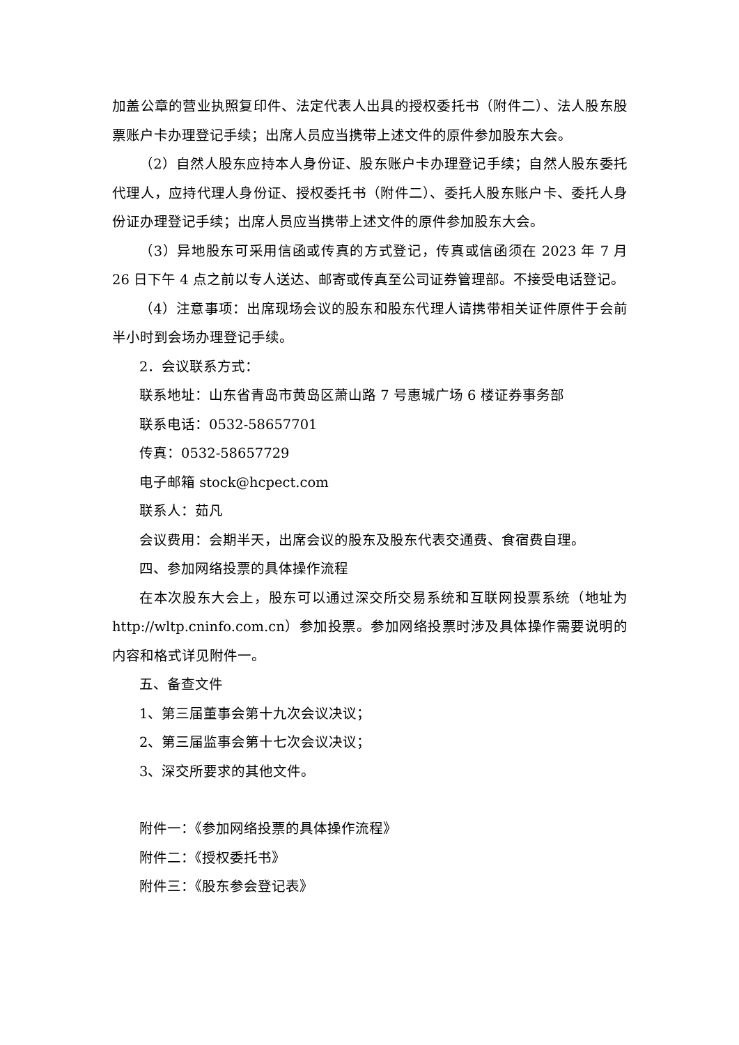加盖公章的营业执照复印件、法定代表人出具的授权委托书（附件二）、法人股东股票账户卡办理登记手续；出席人员应当携带上述文件的原件参加股东大会。
（2）自然人股东应持本人身份证、股东账户卡办理登记手续；自然人股东委托代理人，应持代理人身份证、授权委托书（附件二）、委托人股东账户卡、委托人身份证办理登记手续；出席人员应当携带上述文件的原件参加股东大会。
（3）异地股东可采用信函或传真的方式登记，传真或信函须在 2023 年 7 月 26 日下午 4 点之前以专人送达、邮寄或传真至公司证券管理部。不接受电话登记。
（4）注意事项：出席现场会议的股东和股东代理人请携带相关证件原件于会前半小时到会场办理登记手续。
2．会议联系方式：
联系地址：山东省青岛市黄岛区萧山路 7 号惠城广场 6 楼证券事务部
联系电话：0532-58657701
传真：0532-58657729
电子邮箱 stock@hcpect.com
联系人：茹凡
会议费用：会期半天，出席会议的股东及股东代表交通费、食宿费自理。
四、参加网络投票的具体操作流程
在本次股东大会上，股东可以通过深交所交易系统和互联网投票系统（地址为 http://wltp.cninfo.com.cn）参加投票。参加网络投票时涉及具体操作需要说明的内容和格式详见附件一。
五、备查文件
1、第三届董事会第十九次会议决议；
2、第三届监事会第十七次会议决议；
3、深交所要求的其他文件。
附件一：《参加网络投票的具体操作流程》
附件二：《授权委托书》
附件三：《股东参会登记表》